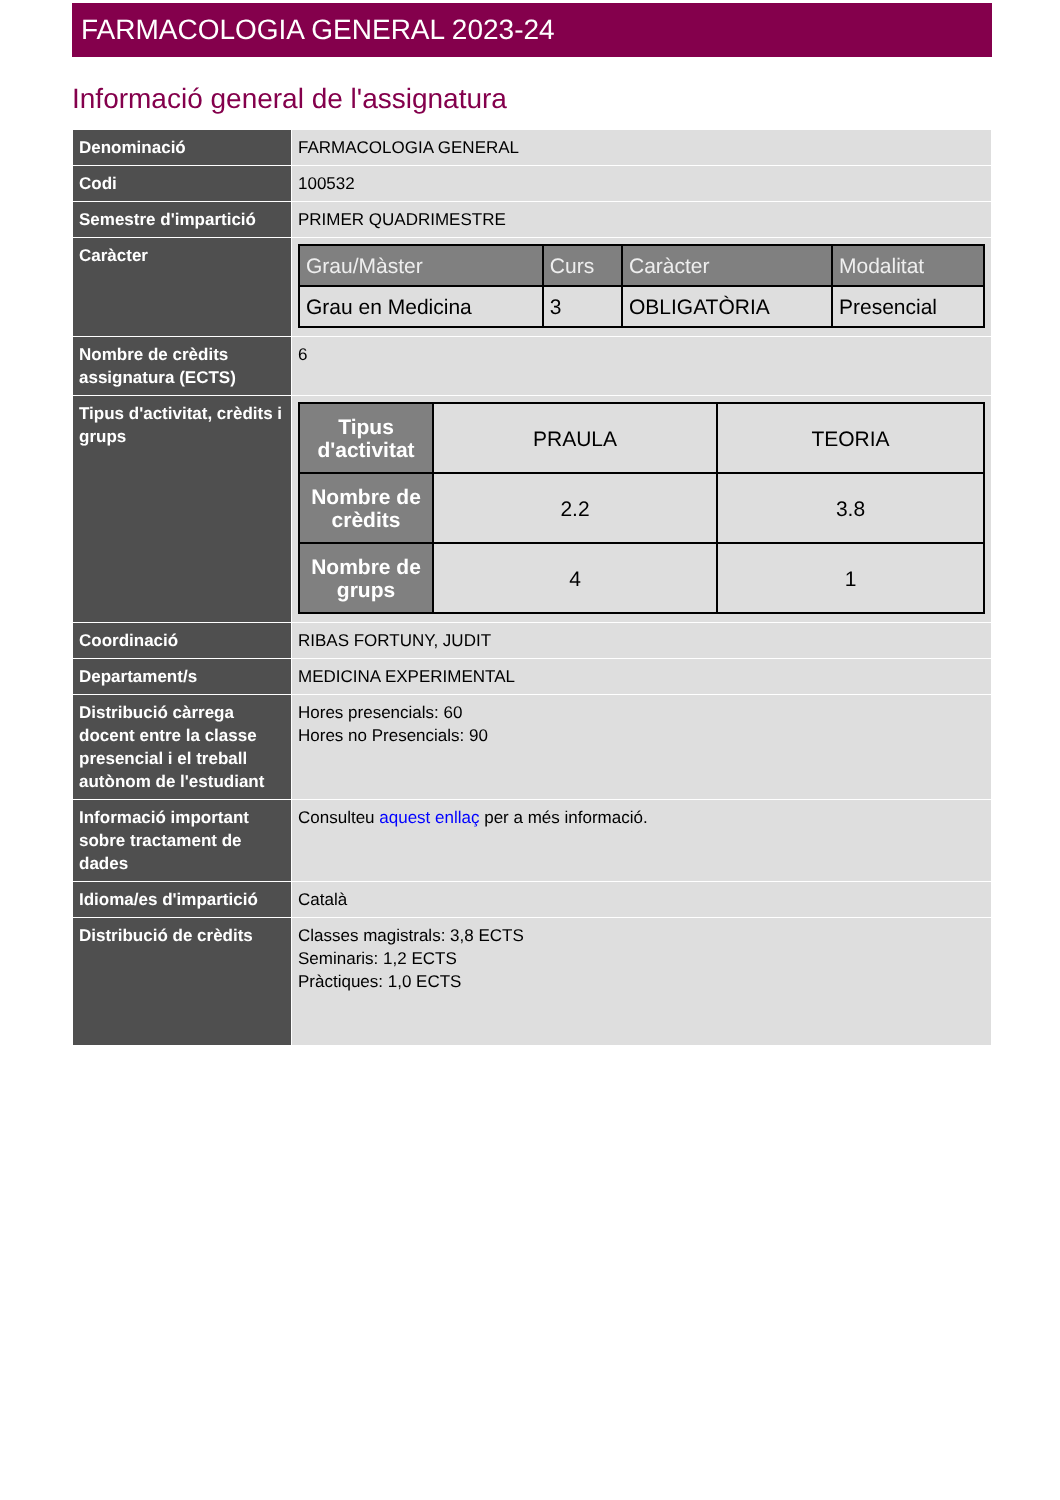FARMACOLOGIA GENERAL 2023-24
Informació general de l'assignatura
| Denominació | FARMACOLOGIA GENERAL |
| Codi | 100532 |
| Semestre d'impartició | PRIMER QUADRIMESTRE |
| Caràcter | / Grau/Màster / Curs / Caràcter / Modalitat / / --- / --- / --- / --- / / Grau en Medicina / 3 / OBLIGATÒRIA / Presencial / |
| Nombre de crèdits assignatura (ECTS) | 6 |
| Tipus d'activitat, crèdits i grups | / Tipus d'activitat / PRAULA / TEORIA / / Nombre de crèdits / 2.2 / 3.8 / / Nombre de grups / 4 / 1 / |
| Coordinació | RIBAS FORTUNY, JUDIT |
| Departament/s | MEDICINA EXPERIMENTAL |
| Distribució càrrega docent entre la classe presencial i el treball autònom de l'estudiant | Hores presencials: 60 Hores no Presencials: 90 |
| Informació important sobre tractament de dades | Consulteu aquest enllaç per a més informació. |
| Idioma/es d'impartició | Català |
| Distribució de crèdits | Classes magistrals: 3,8 ECTS Seminaris: 1,2 ECTS Pràctiques: 1,0 ECTS |